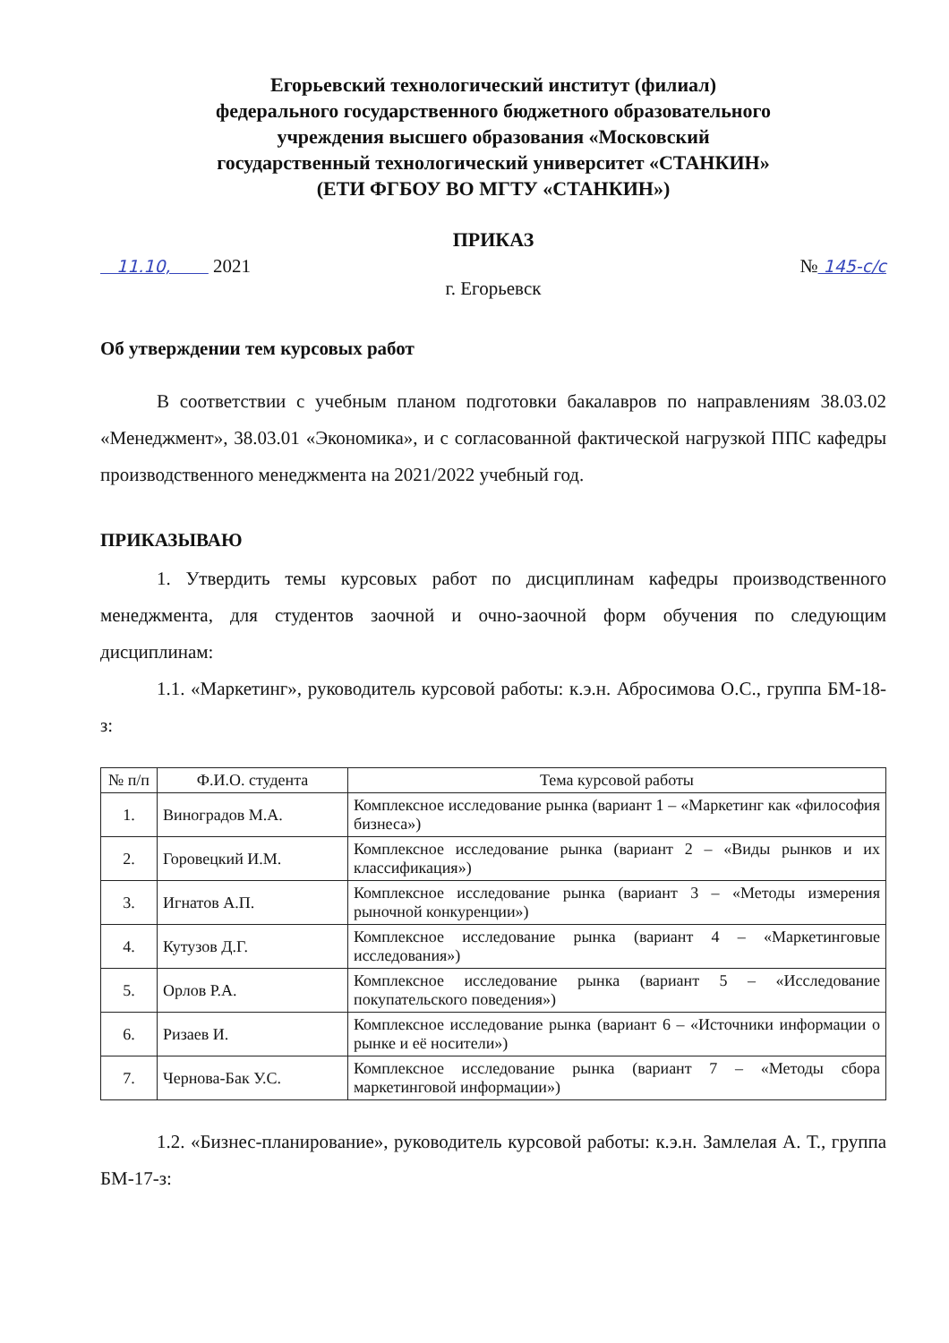Егорьевский технологический институт (филиал)
федерального государственного бюджетного образовательного
учреждения высшего образования «Московский
государственный технологический университет «СТАНКИН»
(ЕТИ ФГБОУ ВО МГТУ «СТАНКИН»)
ПРИКАЗ
11.10, 2021 № 145-с/с
г. Егорьевск
Об утверждении тем курсовых работ
В соответствии с учебным планом подготовки бакалавров по направлениям 38.03.02 «Менеджмент», 38.03.01 «Экономика», и с согласованной фактической нагрузкой ППС кафедры производственного менеджмента на 2021/2022 учебный год.
ПРИКАЗЫВАЮ
1. Утвердить темы курсовых работ по дисциплинам кафедры производственного менеджмента, для студентов заочной и очно-заочной форм обучения по следующим дисциплинам:
1.1. «Маркетинг», руководитель курсовой работы: к.э.н. Абросимова О.С., группа БМ-18-з:
| № п/п | Ф.И.О. студента | Тема курсовой работы |
| --- | --- | --- |
| 1. | Виноградов М.А. | Комплексное исследование рынка (вариант 1 – «Маркетинг как «философия бизнеса») |
| 2. | Горовецкий И.М. | Комплексное исследование рынка (вариант 2 – «Виды рынков и их классификация») |
| 3. | Игнатов А.П. | Комплексное исследование рынка (вариант 3 – «Методы измерения рыночной конкуренции») |
| 4. | Кутузов Д.Г. | Комплексное исследование рынка (вариант 4 – «Маркетинговые исследования») |
| 5. | Орлов Р.А. | Комплексное исследование рынка (вариант 5 – «Исследование покупательского поведения») |
| 6. | Ризаев И. | Комплексное исследование рынка (вариант 6 – «Источники информации о рынке и её носители») |
| 7. | Чернова-Бак У.С. | Комплексное исследование рынка (вариант 7 – «Методы сбора маркетинговой информации») |
1.2. «Бизнес-планирование», руководитель курсовой работы: к.э.н. Замлелая А. Т., группа БМ-17-з: